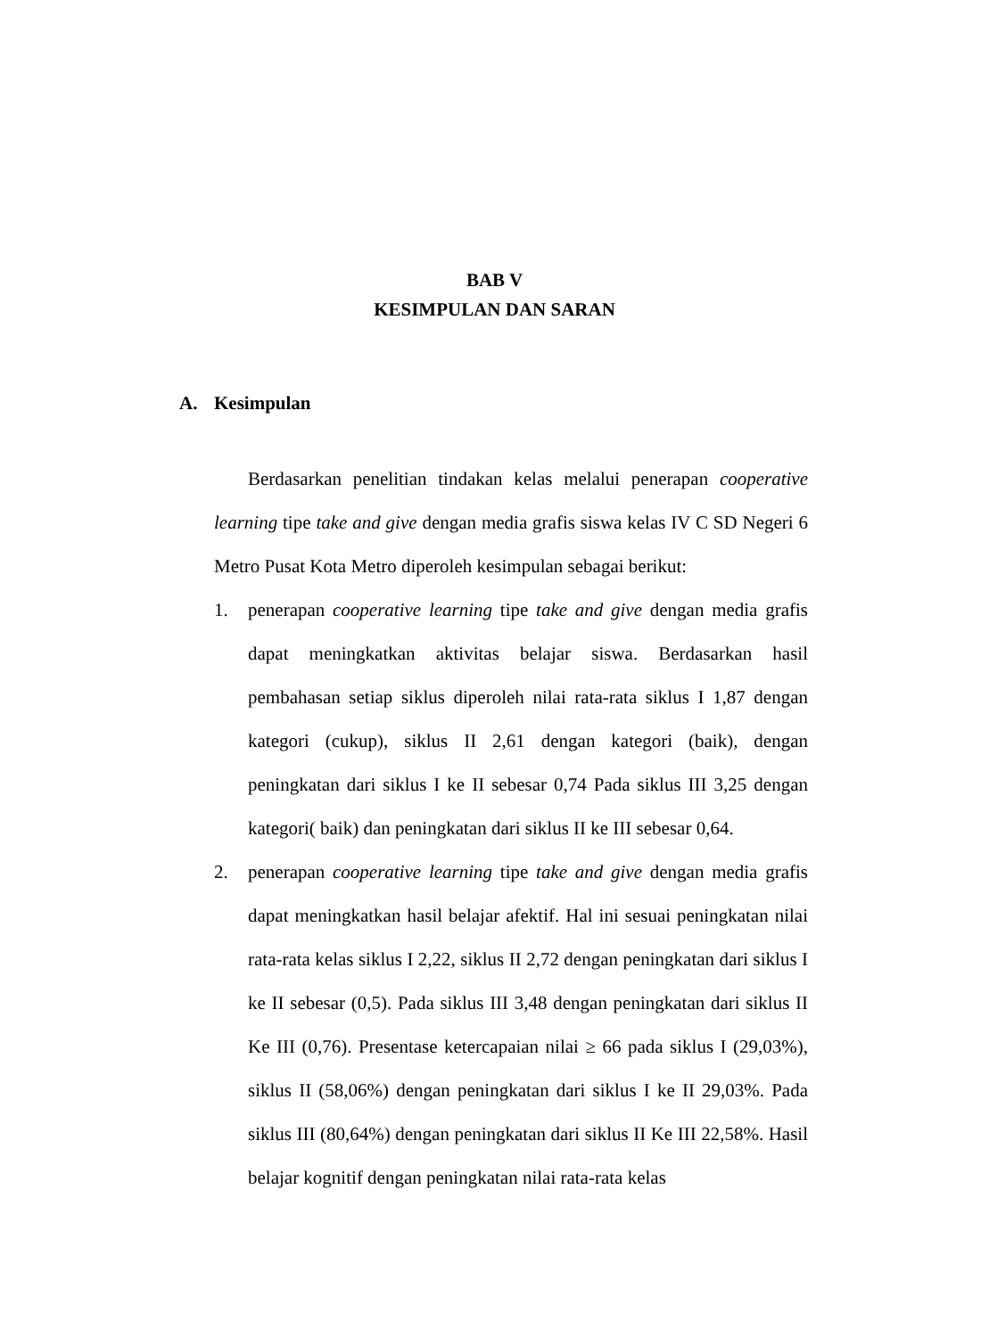BAB V
KESIMPULAN DAN SARAN
A. Kesimpulan
Berdasarkan penelitian tindakan kelas melalui penerapan cooperative learning tipe take and give dengan media grafis siswa kelas IV C SD Negeri 6 Metro Pusat Kota Metro diperoleh kesimpulan sebagai berikut:
1. penerapan cooperative learning tipe take and give dengan media grafis dapat meningkatkan aktivitas belajar siswa. Berdasarkan hasil pembahasan setiap siklus diperoleh nilai rata-rata siklus I 1,87 dengan kategori (cukup), siklus II 2,61 dengan kategori (baik), dengan peningkatan dari siklus I ke II sebesar 0,74 Pada siklus III 3,25 dengan kategori( baik) dan peningkatan dari siklus II ke III sebesar 0,64.
2. penerapan cooperative learning tipe take and give dengan media grafis dapat meningkatkan hasil belajar afektif. Hal ini sesuai peningkatan nilai rata-rata kelas siklus I 2,22, siklus II 2,72 dengan peningkatan dari siklus I ke II sebesar (0,5). Pada siklus III 3,48 dengan peningkatan dari siklus II Ke III (0,76). Presentase ketercapaian nilai ≥ 66 pada siklus I (29,03%), siklus II (58,06%) dengan peningkatan dari siklus I ke II 29,03%. Pada siklus III (80,64%) dengan peningkatan dari siklus II Ke III 22,58%. Hasil belajar kognitif dengan peningkatan nilai rata-rata kelas